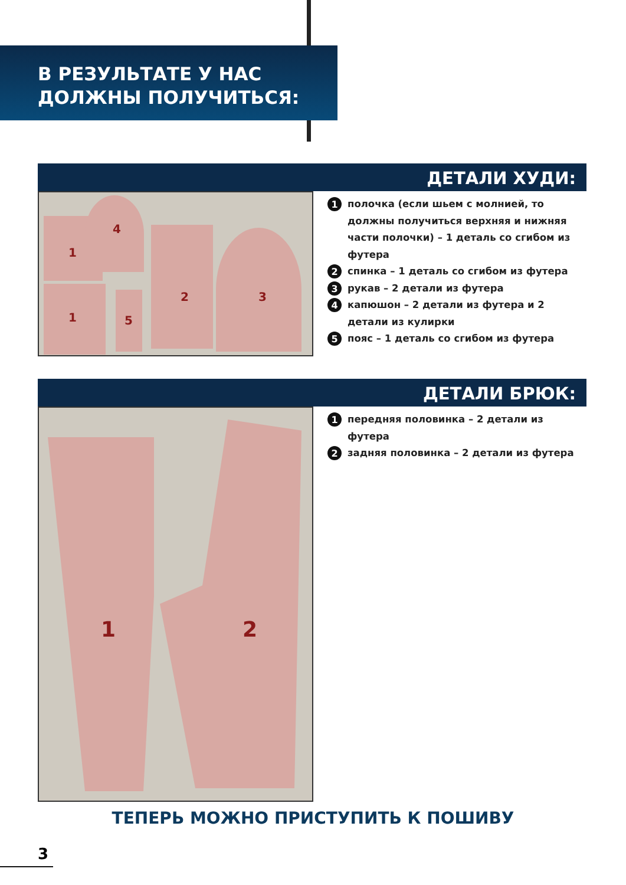В РЕЗУЛЬТАТЕ У НАС
ДОЛЖНЫ ПОЛУЧИТЬСЯ:
ДЕТАЛИ ХУДИ:
1
4
1 5
2 3
1 полочка (если шьем с молнией, то должны получиться верхняя и нижняя части полочки) – 1 деталь со сгибом из футера
2 спинка – 1 деталь со сгибом из футера
3 рукав – 2 детали из футера
4 капюшон – 2 детали из футера и 2 детали из кулирки
5 пояс – 1 деталь со сгибом из футера
ДЕТАЛИ БРЮК:
1 2
1 передняя половинка – 2 детали из футера
2 задняя половинка – 2 детали из футера
ТЕПЕРЬ МОЖНО ПРИСТУПИТЬ К ПОШИВУ
3